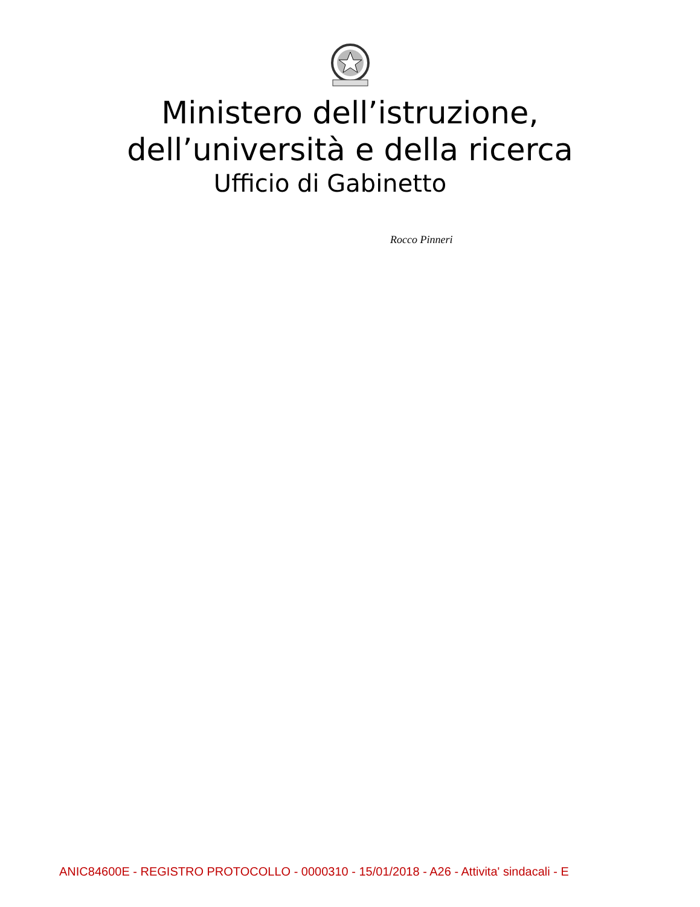Ministero dell’istruzione,
dell’università e della ricerca
Ufficio di Gabinetto
Rocco Pinneri
ANIC84600E - REGISTRO PROTOCOLLO - 0000310 - 15/01/2018 - A26 - Attivita' sindacali - E